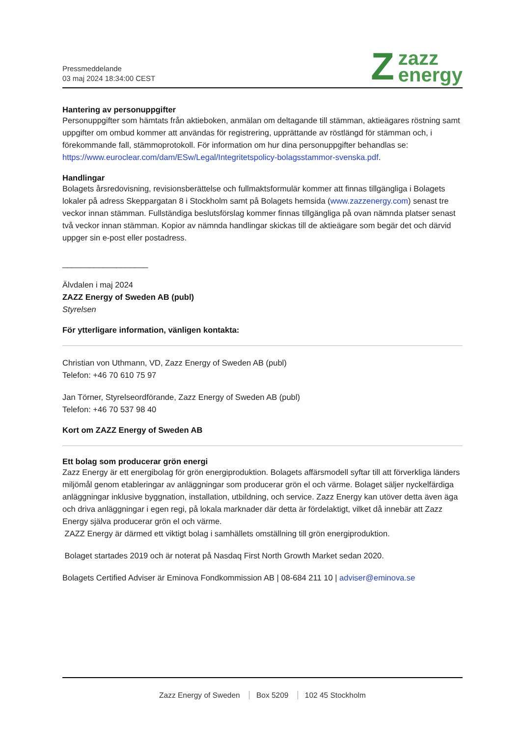Pressmeddelande
03 maj 2024 18:34:00 CEST
Z
zazz
energy
Hantering av personuppgifter
Personuppgifter som hämtats från aktieboken, anmälan om deltagande till stämman, aktieägares röstning samt uppgifter om ombud kommer att användas för registrering, upprättande av röstlängd för stämman och, i förekommande fall, stämmoprotokoll. För information om hur dina personuppgifter behandlas se: https://www.euroclear.com/dam/ESw/Legal/Integritetspolicy-bolagsstammor-svenska.pdf.
Handlingar
Bolagets årsredovisning, revisionsberättelse och fullmaktsformulär kommer att finnas tillgängliga i Bolagets lokaler på adress Skeppargatan 8 i Stockholm samt på Bolagets hemsida (www.zazzenergy.com) senast tre veckor innan stämman. Fullständiga beslutsförslag kommer finnas tillgängliga på ovan nämnda platser senast två veckor innan stämman. Kopior av nämnda handlingar skickas till de aktieägare som begär det och därvid uppger sin e-post eller postadress.
___________________
Älvdalen i maj 2024
ZAZZ Energy of Sweden AB (publ)
Styrelsen
För ytterligare information, vänligen kontakta:
Christian von Uthmann, VD, Zazz Energy of Sweden AB (publ)
Telefon: +46 70 610 75 97
Jan Törner, Styrelseordförande, Zazz Energy of Sweden AB (publ)
Telefon: +46 70 537 98 40
Kort om ZAZZ Energy of Sweden AB
Ett bolag som producerar grön energi
Zazz Energy är ett energibolag för grön energiproduktion. Bolagets affärsmodell syftar till att förverkliga länders miljömål genom etableringar av anläggningar som producerar grön el och värme. Bolaget säljer nyckelfärdiga anläggningar inklusive byggnation, installation, utbildning, och service. Zazz Energy kan utöver detta även äga och driva anläggningar i egen regi, på lokala marknader där detta är fördelaktigt, vilket då innebär att Zazz Energy själva producerar grön el och värme.
ZAZZ Energy är därmed ett viktigt bolag i samhällets omställning till grön energiproduktion.
Bolaget startades 2019 och är noterat på Nasdaq First North Growth Market sedan 2020.
Bolagets Certified Adviser är Eminova Fondkommission AB | 08-684 211 10 | adviser@eminova.se
Zazz Energy of Sweden Box 5209 102 45 Stockholm